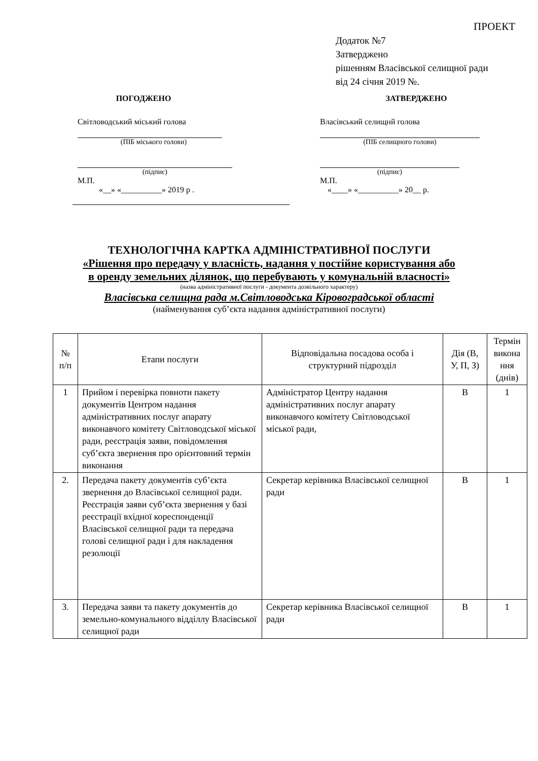ПРОЕКТ
Додаток №7
Затверджено
рішенням Власівської селищної ради
від 24 січня 2019 №.
ПОГОДЖЕНО
Світловодський міський голова
(ПІБ міського голови)
(підпис)
М.П.
«__» «__________» 2019 р .
ЗАТВЕРДЖЕНО
Власівський селищнй голова
(ПІБ селищного голови)
(підпис)
М.П.
«____» «__________» 20__ р.
ТЕХНОЛОГІЧНА КАРТКА АДМІНІСТРАТИВНОЇ ПОСЛУГИ
«Рішення про передачу у власність, надання у постійне користування або
в оренду земельних ділянок, що перебувають у комунальній власності»
(назва адміністративної послуги - документа дозвільного характеру)
Власівська селищна рада м.Світловодська Кіровоградської області
(найменування суб’єкта надання адміністративної послуги)
| № п/п | Етапи послуги | Відповідальна посадова особа і структурний підрозділ | Дія (В, У, П, З) | Термін викона ння (днів) |
| --- | --- | --- | --- | --- |
| 1 | Прийом і перевірка повноти пакету документів Центром надання адміністративних послуг апарату виконавчого комітету Світловодської міської ради, реєстрація заяви, повідомлення суб’єкта звернення про орієнтовний термін виконання | Адміністратор Центру надання адміністративних послуг апарату виконавчого комітету Світловодської міської ради, | В | 1 |
| 2. | Передача пакету документів суб’єкта звернення до Власівської селищної ради. Реєстрація заяви суб’єкта звернення у базі реєстрації вхідної кореспонденції Власівської селищної ради та передача голові селищної ради і для накладення резолюції | Секретар керівника Власівської селищної ради | В | 1 |
| 3. | Передача заяви та пакету документів до земельно-комунального відділлу Власівської селищної ради | Секретар керівника Власівської селищної ради | В | 1 |